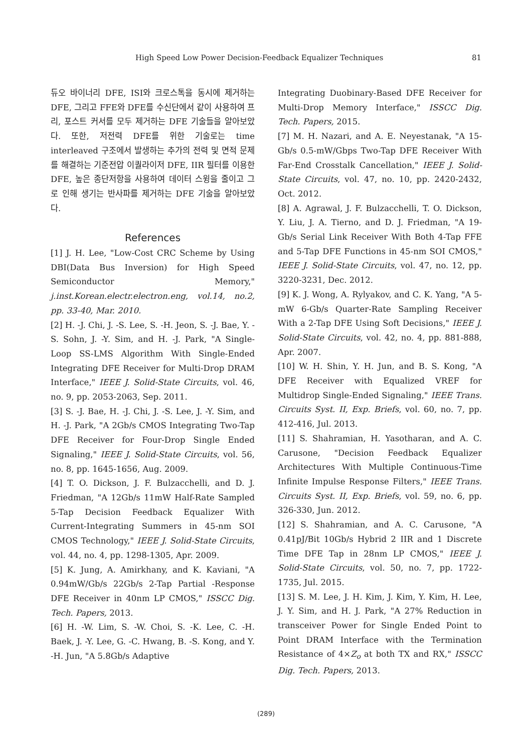High Speed Low Power Decision-Feedback Equalizer Techniques 81
듀오 바이너리 DFE, ISI와 크로스톡을 동시에 제거하는 DFE, 그리고 FFE와 DFE를 수신단에서 같이 사용하여 프리, 포스트 커서를 모두 제거하는 DFE 기술들을 알아보았다. 또한, 저전력 DFE를 위한 기술로는 time interleaved 구조에서 발생하는 추가의 전력 및 면적 문제를 해결하는 기준전압 이퀄라이저 DFE, IIR 필터를 이용한 DFE, 높은 종단저항을 사용하여 데이터 스윙을 줄이고 그로 인해 생기는 반사파를 제거하는 DFE 기술을 알아보았다.
References
[1] J. H. Lee, "Low-Cost CRC Scheme by Using DBI(Data Bus Inversion) for High Speed Semiconductor Memory," j.inst.Korean.electr.electron.eng, vol.14, no.2, pp. 33-40, Mar. 2010.
[2] H. -J. Chi, J. -S. Lee, S. -H. Jeon, S. -J. Bae, Y. -S. Sohn, J. -Y. Sim, and H. -J. Park, "A Single-Loop SS-LMS Algorithm With Single-Ended Integrating DFE Receiver for Multi-Drop DRAM Interface," IEEE J. Solid-State Circuits, vol. 46, no. 9, pp. 2053-2063, Sep. 2011.
[3] S. -J. Bae, H. -J. Chi, J. -S. Lee, J. -Y. Sim, and H. -J. Park, "A 2Gb/s CMOS Integrating Two-Tap DFE Receiver for Four-Drop Single Ended Signaling," IEEE J. Solid-State Circuits, vol. 56, no. 8, pp. 1645-1656, Aug. 2009.
[4] T. O. Dickson, J. F. Bulzacchelli, and D. J. Friedman, "A 12Gb/s 11mW Half-Rate Sampled 5-Tap Decision Feedback Equalizer With Current-Integrating Summers in 45-nm SOI CMOS Technology," IEEE J. Solid-State Circuits, vol. 44, no. 4, pp. 1298-1305, Apr. 2009.
[5] K. Jung, A. Amirkhany, and K. Kaviani, "A 0.94mW/Gb/s 22Gb/s 2-Tap Partial -Response DFE Receiver in 40nm LP CMOS," ISSCC Dig. Tech. Papers, 2013.
[6] H. -W. Lim, S. -W. Choi, S. -K. Lee, C. -H. Baek, J. -Y. Lee, G. -C. Hwang, B. -S. Kong, and Y. -H. Jun, "A 5.8Gb/s Adaptive
Integrating Duobinary-Based DFE Receiver for Multi-Drop Memory Interface," ISSCC Dig. Tech. Papers, 2015.
[7] M. H. Nazari, and A. E. Neyestanak, "A 15-Gb/s 0.5-mW/Gbps Two-Tap DFE Receiver With Far-End Crosstalk Cancellation," IEEE J. Solid-State Circuits, vol. 47, no. 10, pp. 2420-2432, Oct. 2012.
[8] A. Agrawal, J. F. Bulzacchelli, T. O. Dickson, Y. Liu, J. A. Tierno, and D. J. Friedman, "A 19-Gb/s Serial Link Receiver With Both 4-Tap FFE and 5-Tap DFE Functions in 45-nm SOI CMOS," IEEE J. Solid-State Circuits, vol. 47, no. 12, pp. 3220-3231, Dec. 2012.
[9] K. J. Wong, A. Rylyakov, and C. K. Yang, "A 5-mW 6-Gb/s Quarter-Rate Sampling Receiver With a 2-Tap DFE Using Soft Decisions," IEEE J. Solid-State Circuits, vol. 42, no. 4, pp. 881-888, Apr. 2007.
[10] W. H. Shin, Y. H. Jun, and B. S. Kong, "A DFE Receiver with Equalized VREF for Multidrop Single-Ended Signaling," IEEE Trans. Circuits Syst. II, Exp. Briefs, vol. 60, no. 7, pp. 412-416, Jul. 2013.
[11] S. Shahramian, H. Yasotharan, and A. C. Carusone, "Decision Feedback Equalizer Architectures With Multiple Continuous-Time Infinite Impulse Response Filters," IEEE Trans. Circuits Syst. II, Exp. Briefs, vol. 59, no. 6, pp. 326-330, Jun. 2012.
[12] S. Shahramian, and A. C. Carusone, "A 0.41pJ/Bit 10Gb/s Hybrid 2 IIR and 1 Discrete Time DFE Tap in 28nm LP CMOS," IEEE J. Solid-State Circuits, vol. 50, no. 7, pp. 1722-1735, Jul. 2015.
[13] S. M. Lee, J. H. Kim, J. Kim, Y. Kim, H. Lee, J. Y. Sim, and H. J. Park, "A 27% Reduction in transceiver Power for Single Ended Point to Point DRAM Interface with the Termination Resistance of 4×Z<sub>o</sub> at both TX and RX," ISSCC Dig. Tech. Papers, 2013.
(289)